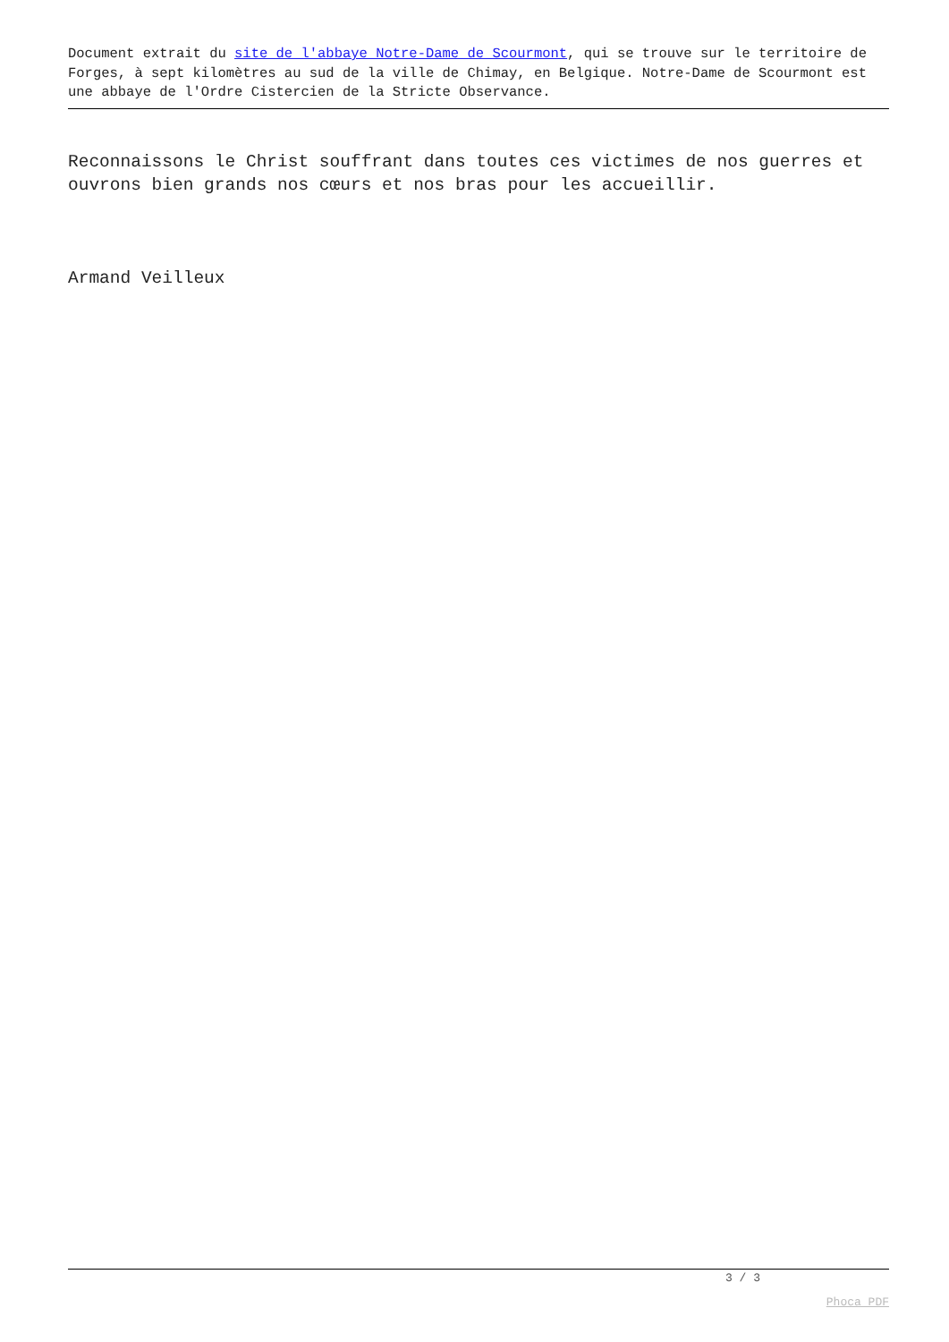Document extrait du site de l'abbaye Notre-Dame de Scourmont, qui se trouve sur le territoire de Forges, à sept kilomètres au sud de la ville de Chimay, en Belgique. Notre-Dame de Scourmont est une abbaye de l'Ordre Cistercien de la Stricte Observance.
Reconnaissons le Christ souffrant dans toutes ces victimes de nos guerres et ouvrons bien grands nos cœurs et nos bras pour les accueillir.
Armand Veilleux
3 / 3
Phoca PDF